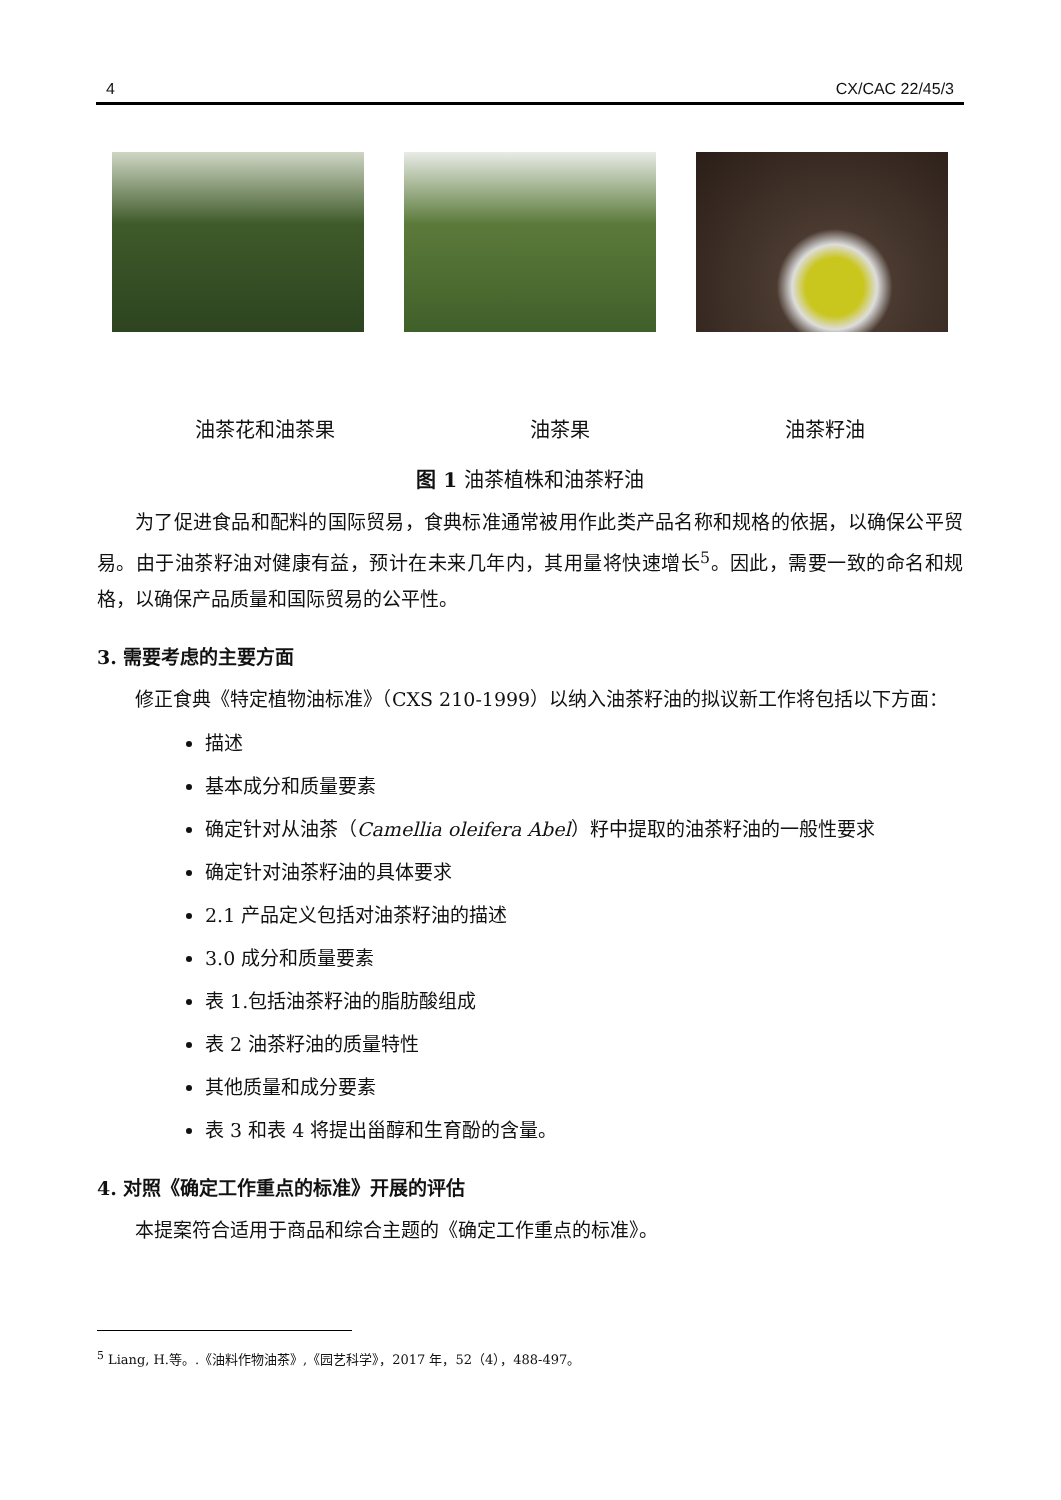4 CX/CAC 22/45/3
油茶花和油茶果 油茶果 油茶籽油
图 1 油茶植株和油茶籽油
为了促进食品和配料的国际贸易，食典标准通常被用作此类产品名称和规格的依据，以确保公平贸易。由于油茶籽油对健康有益，预计在未来几年内，其用量将快速增长<sup>5</sup>。因此，需要一致的命名和规格，以确保产品质量和国际贸易的公平性。
3. 需要考虑的主要方面
修正食典《特定植物油标准》（CXS 210-1999）以纳入油茶籽油的拟议新工作将包括以下方面：
描述
基本成分和质量要素
确定针对从油茶（Camellia oleifera Abel）籽中提取的油茶籽油的一般性要求
确定针对油茶籽油的具体要求
2.1 产品定义包括对油茶籽油的描述
3.0 成分和质量要素
表 1.包括油茶籽油的脂肪酸组成
表 2 油茶籽油的质量特性
其他质量和成分要素
表 3 和表 4 将提出甾醇和生育酚的含量。
4. 对照《确定工作重点的标准》开展的评估
本提案符合适用于商品和综合主题的《确定工作重点的标准》。
<sup>5</sup> Liang, H.等。.《油料作物油茶》,《园艺科学》，2017 年，52（4），488-497。